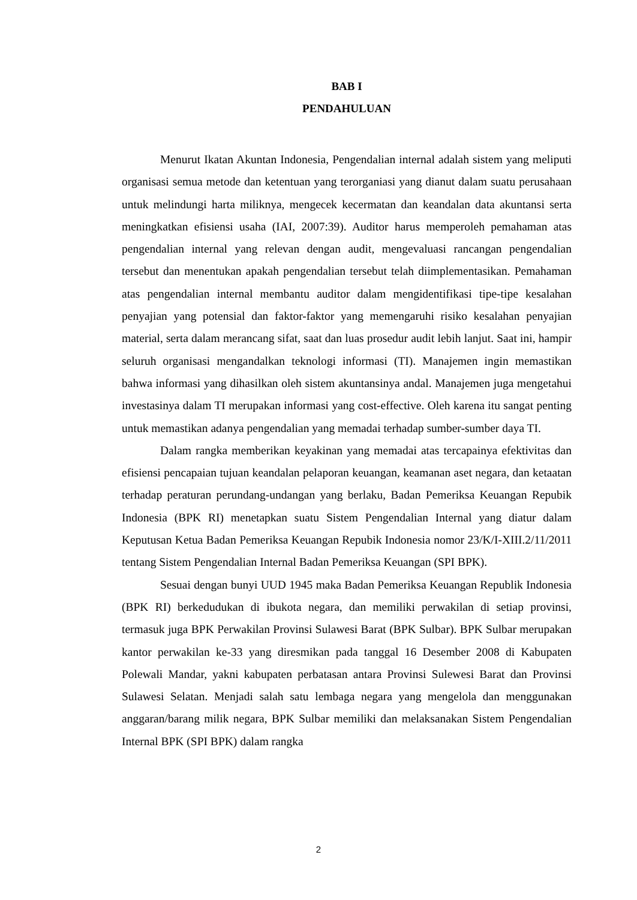BAB I
PENDAHULUAN
Menurut Ikatan Akuntan Indonesia, Pengendalian internal adalah sistem yang meliputi organisasi semua metode dan ketentuan yang terorganiasi yang dianut dalam suatu perusahaan untuk melindungi harta miliknya, mengecek kecermatan dan keandalan data akuntansi serta meningkatkan efisiensi usaha (IAI, 2007:39). Auditor harus memperoleh pemahaman atas pengendalian internal yang relevan dengan audit, mengevaluasi rancangan pengendalian tersebut dan menentukan apakah pengendalian tersebut telah diimplementasikan. Pemahaman atas pengendalian internal membantu auditor dalam mengidentifikasi tipe-tipe kesalahan penyajian yang potensial dan faktor-faktor yang memengaruhi risiko kesalahan penyajian material, serta dalam merancang sifat, saat dan luas prosedur audit lebih lanjut. Saat ini, hampir seluruh organisasi mengandalkan teknologi informasi (TI). Manajemen ingin memastikan bahwa informasi yang dihasilkan oleh sistem akuntansinya andal. Manajemen juga mengetahui investasinya dalam TI merupakan informasi yang cost-effective. Oleh karena itu sangat penting untuk memastikan adanya pengendalian yang memadai terhadap sumber-sumber daya TI.
Dalam rangka memberikan keyakinan yang memadai atas tercapainya efektivitas dan efisiensi pencapaian tujuan keandalan pelaporan keuangan, keamanan aset negara, dan ketaatan terhadap peraturan perundang-undangan yang berlaku, Badan Pemeriksa Keuangan Repubik Indonesia (BPK RI) menetapkan suatu Sistem Pengendalian Internal yang diatur dalam Keputusan Ketua Badan Pemeriksa Keuangan Repubik Indonesia nomor 23/K/I-XIII.2/11/2011 tentang Sistem Pengendalian Internal Badan Pemeriksa Keuangan (SPI BPK).
Sesuai dengan bunyi UUD 1945 maka Badan Pemeriksa Keuangan Republik Indonesia (BPK RI) berkedudukan di ibukota negara, dan memiliki perwakilan di setiap provinsi, termasuk juga BPK Perwakilan Provinsi Sulawesi Barat (BPK Sulbar). BPK Sulbar merupakan kantor perwakilan ke-33 yang diresmikan pada tanggal 16 Desember 2008 di Kabupaten Polewali Mandar, yakni kabupaten perbatasan antara Provinsi Sulewesi Barat dan Provinsi Sulawesi Selatan. Menjadi salah satu lembaga negara yang mengelola dan menggunakan anggaran/barang milik negara, BPK Sulbar memiliki dan melaksanakan Sistem Pengendalian Internal BPK (SPI BPK) dalam rangka
2